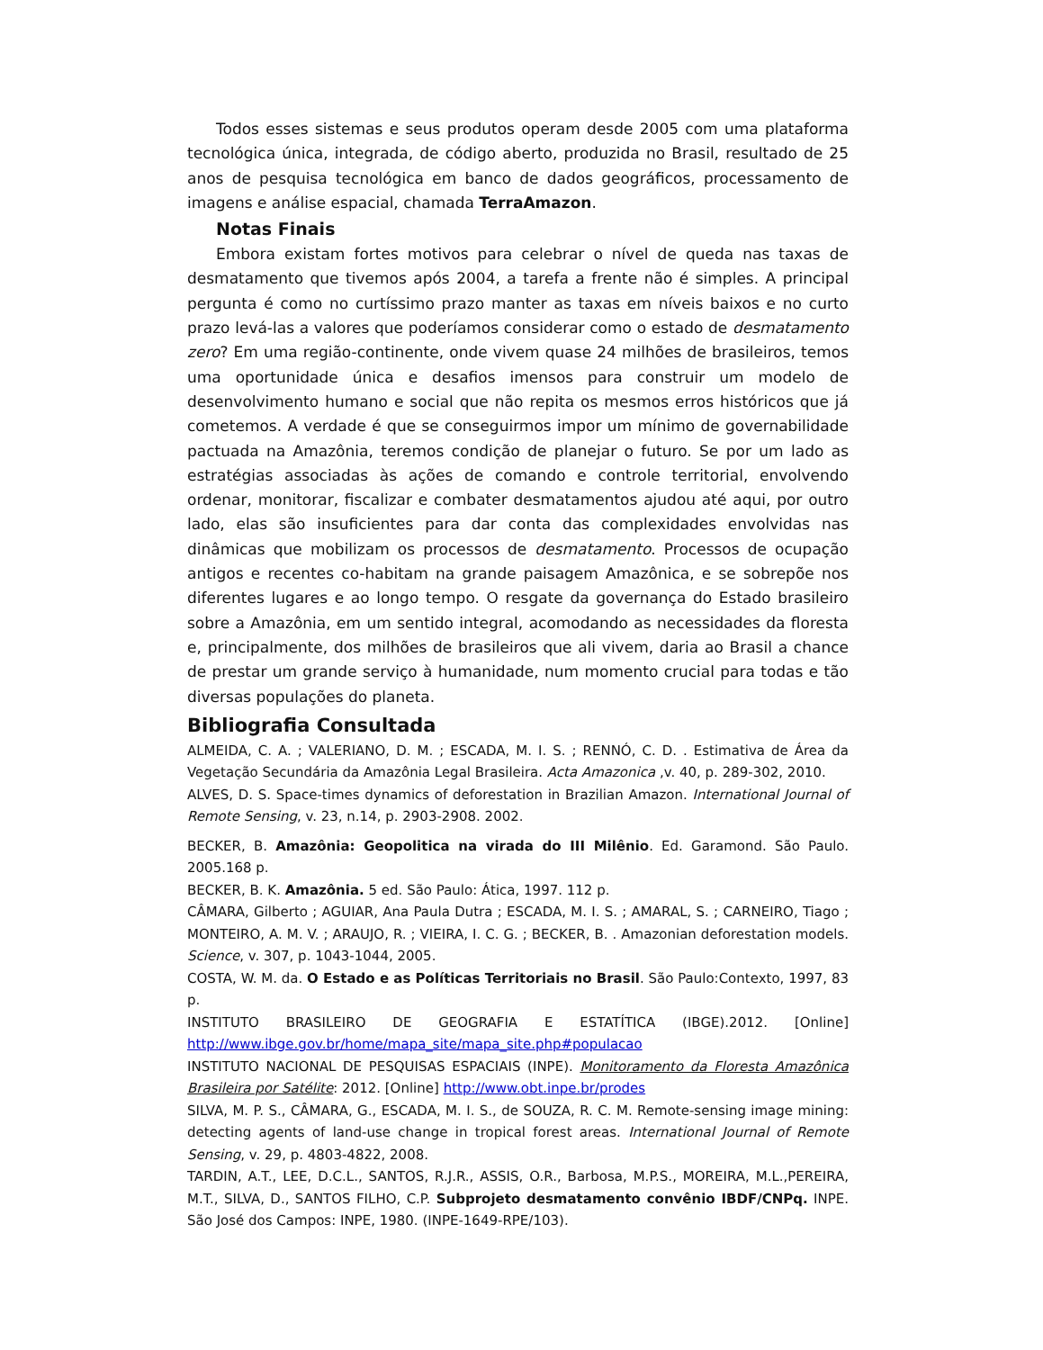Todos esses sistemas e seus produtos operam desde 2005 com uma plataforma tecnológica única, integrada, de código aberto, produzida no Brasil, resultado de 25 anos de pesquisa tecnológica em banco de dados geográficos, processamento de imagens e análise espacial, chamada TerraAmazon.
Notas Finais
Embora existam fortes motivos para celebrar o nível de queda nas taxas de desmatamento que tivemos após 2004, a tarefa a frente não é simples. A principal pergunta é como no curtíssimo prazo manter as taxas em níveis baixos e no curto prazo levá-las a valores que poderíamos considerar como o estado de desmatamento zero? Em uma região-continente, onde vivem quase 24 milhões de brasileiros, temos uma oportunidade única e desafios imensos para construir um modelo de desenvolvimento humano e social que não repita os mesmos erros históricos que já cometemos. A verdade é que se conseguirmos impor um mínimo de governabilidade pactuada na Amazônia, teremos condição de planejar o futuro. Se por um lado as estratégias associadas às ações de comando e controle territorial, envolvendo ordenar, monitorar, fiscalizar e combater desmatamentos ajudou até aqui, por outro lado, elas são insuficientes para dar conta das complexidades envolvidas nas dinâmicas que mobilizam os processos de desmatamento. Processos de ocupação antigos e recentes co-habitam na grande paisagem Amazônica, e se sobrepõe nos diferentes lugares e ao longo tempo. O resgate da governança do Estado brasileiro sobre a Amazônia, em um sentido integral, acomodando as necessidades da floresta e, principalmente, dos milhões de brasileiros que ali vivem, daria ao Brasil a chance de prestar um grande serviço à humanidade, num momento crucial para todas e tão diversas populações do planeta.
Bibliografia Consultada
ALMEIDA, C. A. ; VALERIANO, D. M. ; ESCADA, M. I. S. ; RENNÓ, C. D. . Estimativa de Área da Vegetação Secundária da Amazônia Legal Brasileira. Acta Amazonica ,v. 40, p. 289-302, 2010.
ALVES, D. S. Space-times dynamics of deforestation in Brazilian Amazon. International Journal of Remote Sensing, v. 23, n.14, p. 2903-2908. 2002.
BECKER, B. Amazônia: Geopolitica na virada do III Milênio. Ed. Garamond. São Paulo. 2005.168 p.
BECKER, B. K. Amazônia. 5 ed. São Paulo: Ática, 1997. 112 p.
CÂMARA, Gilberto ; AGUIAR, Ana Paula Dutra ; ESCADA, M. I. S. ; AMARAL, S. ; CARNEIRO, Tiago ; MONTEIRO, A. M. V. ; ARAUJO, R. ; VIEIRA, I. C. G. ; BECKER, B. . Amazonian deforestation models. Science, v. 307, p. 1043-1044, 2005.
COSTA, W. M. da. O Estado e as Políticas Territoriais no Brasil. São Paulo:Contexto, 1997, 83 p.
INSTITUTO BRASILEIRO DE GEOGRAFIA E ESTATÍTICA (IBGE).2012. [Online] http://www.ibge.gov.br/home/mapa_site/mapa_site.php#populacao
INSTITUTO NACIONAL DE PESQUISAS ESPACIAIS (INPE). Monitoramento da Floresta Amazônica Brasileira por Satélite: 2012. [Online] http://www.obt.inpe.br/prodes
SILVA, M. P. S., CÂMARA, G., ESCADA, M. I. S., de SOUZA, R. C. M. Remote-sensing image mining: detecting agents of land-use change in tropical forest areas. International Journal of Remote Sensing, v. 29, p. 4803-4822, 2008.
TARDIN, A.T., LEE, D.C.L., SANTOS, R.J.R., ASSIS, O.R., Barbosa, M.P.S., MOREIRA, M.L.,PEREIRA, M.T., SILVA, D., SANTOS FILHO, C.P. Subprojeto desmatamento convênio IBDF/CNPq. INPE. São José dos Campos: INPE, 1980. (INPE-1649-RPE/103).